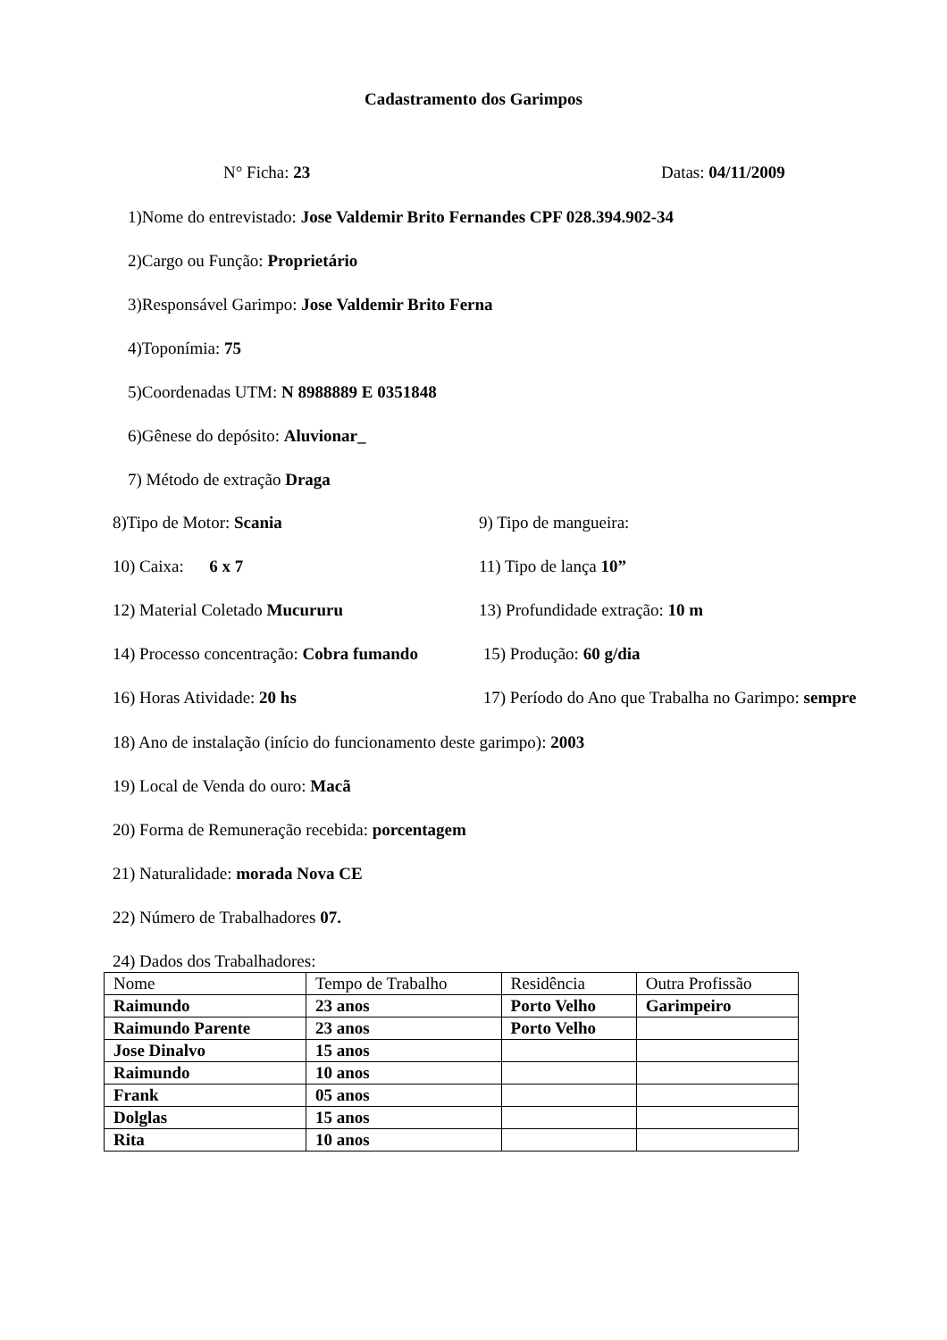Cadastramento dos Garimpos
N° Ficha: 23 Datas: 04/11/2009
1)Nome do entrevistado: Jose Valdemir Brito Fernandes CPF 028.394.902-34
2)Cargo ou Função: Proprietário
3)Responsável Garimpo: Jose Valdemir Brito Ferna
4)Toponímia: 75
5)Coordenadas UTM: N 8988889 E 0351848
6)Gênese do depósito: Aluvionar_
7) Método de extração Draga
8)Tipo de Motor: Scania 9) Tipo de mangueira:
10) Caixa: 6 x 7 11) Tipo de lança 10”
12) Material Coletado Mucururu 13) Profundidade extração: 10 m
14) Processo concentração: Cobra fumando 15) Produção: 60 g/dia
16) Horas Atividade: 20 hs 17) Período do Ano que Trabalha no Garimpo: sempre
18) Ano de instalação (início do funcionamento deste garimpo): 2003
19) Local de Venda do ouro: Macã
20) Forma de Remuneração recebida: porcentagem
21) Naturalidade: morada Nova CE
22) Número de Trabalhadores 07.
24) Dados dos Trabalhadores:
| Nome | Tempo de Trabalho | Residência | Outra Profissão |
| Raimundo | 23 anos | Porto Velho | Garimpeiro |
| Raimundo Parente | 23 anos | Porto Velho | |
| Jose Dinalvo | 15 anos | | |
| Raimundo | 10 anos | | |
| Frank | 05 anos | | |
| Dolglas | 15 anos | | |
| Rita | 10 anos | | |